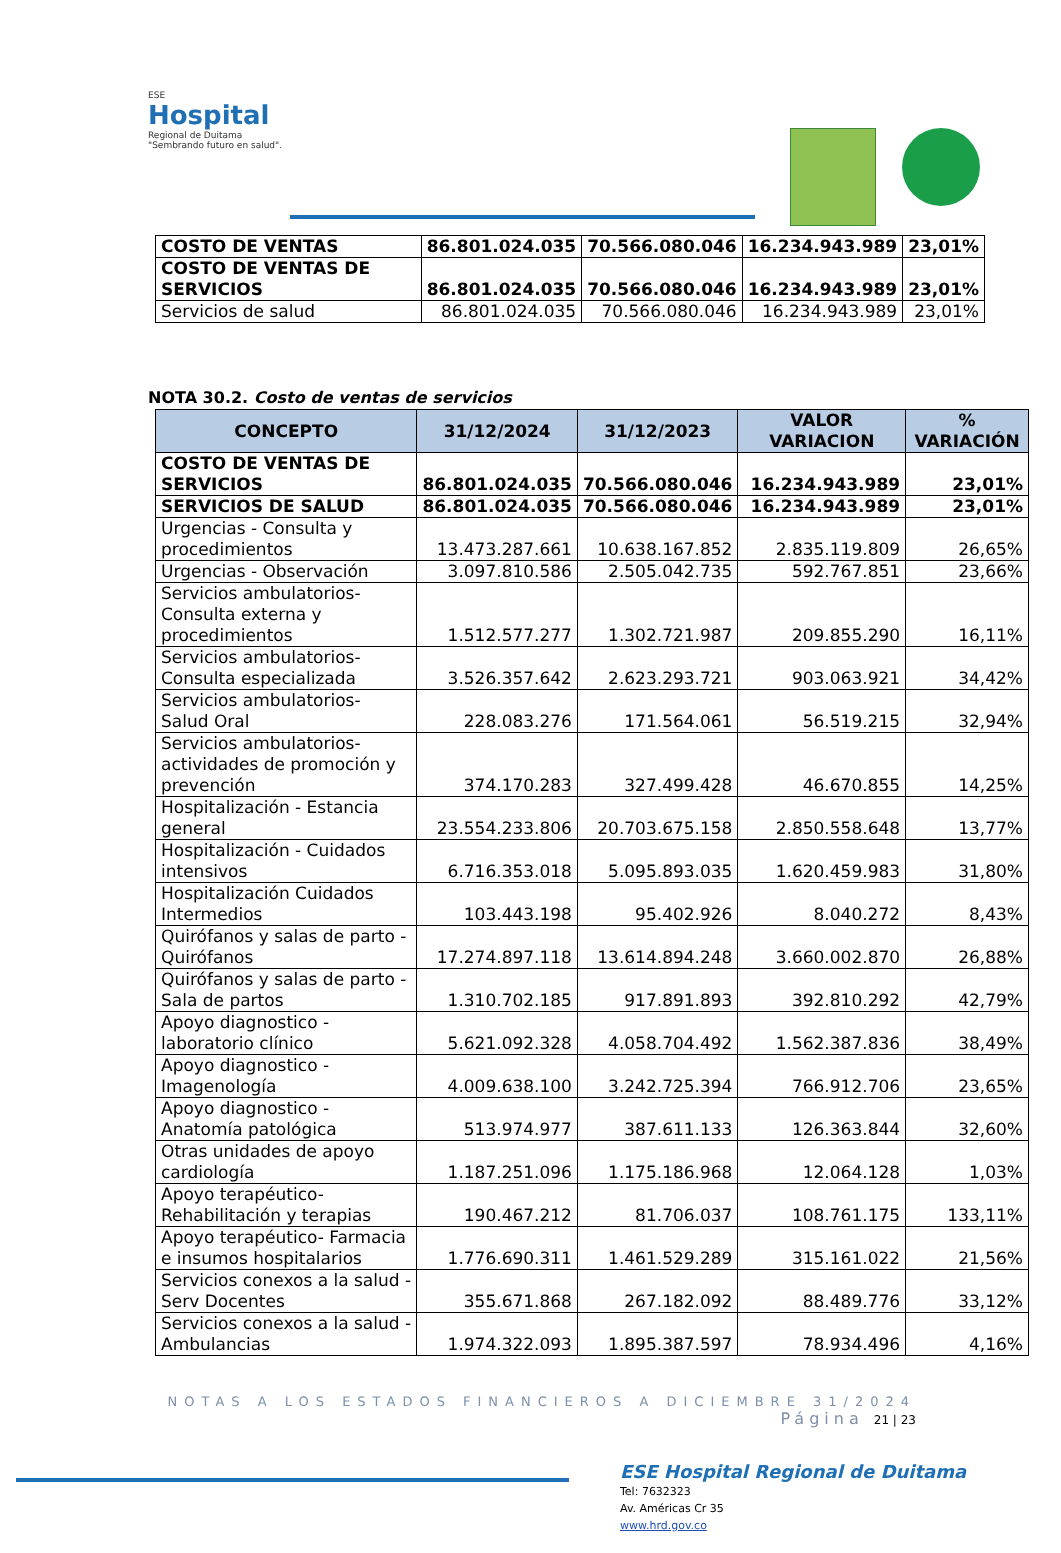ESE
Hospital
Regional de Duitama
"Sembrando futuro en salud".
| COSTO DE VENTAS | 86.801.024.035 | 70.566.080.046 | 16.234.943.989 | 23,01% |
| COSTO DE VENTAS DE SERVICIOS | 86.801.024.035 | 70.566.080.046 | 16.234.943.989 | 23,01% |
| Servicios de salud | 86.801.024.035 | 70.566.080.046 | 16.234.943.989 | 23,01% |
NOTA 30.2. Costo de ventas de servicios
| CONCEPTO | 31/12/2024 | 31/12/2023 | VALOR VARIACION | % VARIACIÓN |
| --- | --- | --- | --- | --- |
| COSTO DE VENTAS DE SERVICIOS | 86.801.024.035 | 70.566.080.046 | 16.234.943.989 | 23,01% |
| SERVICIOS DE SALUD | 86.801.024.035 | 70.566.080.046 | 16.234.943.989 | 23,01% |
| Urgencias - Consulta y procedimientos | 13.473.287.661 | 10.638.167.852 | 2.835.119.809 | 26,65% |
| Urgencias - Observación | 3.097.810.586 | 2.505.042.735 | 592.767.851 | 23,66% |
| Servicios ambulatorios- Consulta externa y procedimientos | 1.512.577.277 | 1.302.721.987 | 209.855.290 | 16,11% |
| Servicios ambulatorios- Consulta especializada | 3.526.357.642 | 2.623.293.721 | 903.063.921 | 34,42% |
| Servicios ambulatorios- Salud Oral | 228.083.276 | 171.564.061 | 56.519.215 | 32,94% |
| Servicios ambulatorios- actividades de promoción y prevención | 374.170.283 | 327.499.428 | 46.670.855 | 14,25% |
| Hospitalización - Estancia general | 23.554.233.806 | 20.703.675.158 | 2.850.558.648 | 13,77% |
| Hospitalización - Cuidados intensivos | 6.716.353.018 | 5.095.893.035 | 1.620.459.983 | 31,80% |
| Hospitalización Cuidados Intermedios | 103.443.198 | 95.402.926 | 8.040.272 | 8,43% |
| Quirófanos y salas de parto - Quirófanos | 17.274.897.118 | 13.614.894.248 | 3.660.002.870 | 26,88% |
| Quirófanos y salas de parto - Sala de partos | 1.310.702.185 | 917.891.893 | 392.810.292 | 42,79% |
| Apoyo diagnostico - laboratorio clínico | 5.621.092.328 | 4.058.704.492 | 1.562.387.836 | 38,49% |
| Apoyo diagnostico - Imagenología | 4.009.638.100 | 3.242.725.394 | 766.912.706 | 23,65% |
| Apoyo diagnostico - Anatomía patológica | 513.974.977 | 387.611.133 | 126.363.844 | 32,60% |
| Otras unidades de apoyo cardiología | 1.187.251.096 | 1.175.186.968 | 12.064.128 | 1,03% |
| Apoyo terapéutico- Rehabilitación y terapias | 190.467.212 | 81.706.037 | 108.761.175 | 133,11% |
| Apoyo terapéutico- Farmacia e insumos hospitalarios | 1.776.690.311 | 1.461.529.289 | 315.161.022 | 21,56% |
| Servicios conexos a la salud - Serv Docentes | 355.671.868 | 267.182.092 | 88.489.776 | 33,12% |
| Servicios conexos a la salud - Ambulancias | 1.974.322.093 | 1.895.387.597 | 78.934.496 | 4,16% |
NOTAS A LOS ESTADOS FINANCIEROS A DICIEMBRE 31/2024
Página 21 | 23
ESE Hospital Regional de Duitama
Tel: 7632323
Av. Américas Cr 35
www.hrd.gov.co